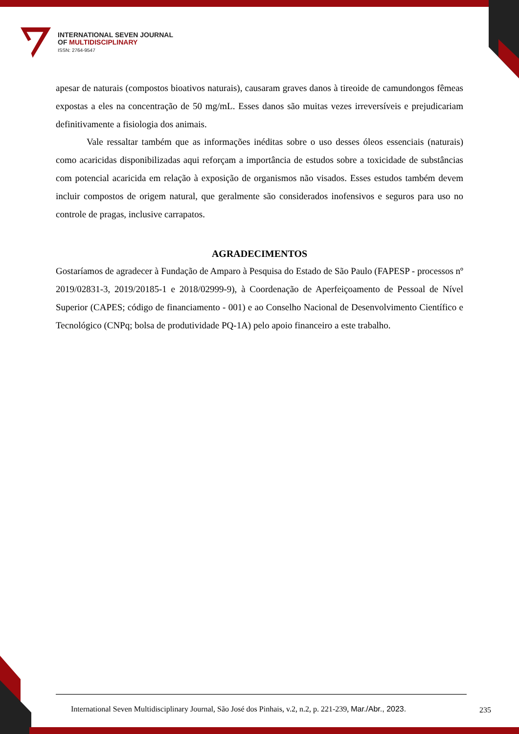INTERNATIONAL SEVEN JOURNAL
OF MULTIDISCIPLINARY
ISSN: 2764-9547
apesar de naturais (compostos bioativos naturais), causaram graves danos à tireoide de camundongos fêmeas expostas a eles na concentração de 50 mg/mL. Esses danos são muitas vezes irreversíveis e prejudicariam definitivamente a fisiologia dos animais.
Vale ressaltar também que as informações inéditas sobre o uso desses óleos essenciais (naturais) como acaricidas disponibilizadas aqui reforçam a importância de estudos sobre a toxicidade de substâncias com potencial acaricida em relação à exposição de organismos não visados. Esses estudos também devem incluir compostos de origem natural, que geralmente são considerados inofensivos e seguros para uso no controle de pragas, inclusive carrapatos.
AGRADECIMENTOS
Gostaríamos de agradecer à Fundação de Amparo à Pesquisa do Estado de São Paulo (FAPESP - processos nº 2019/02831-3, 2019/20185-1 e 2018/02999-9), à Coordenação de Aperfeiçoamento de Pessoal de Nível Superior (CAPES; código de financiamento - 001) e ao Conselho Nacional de Desenvolvimento Científico e Tecnológico (CNPq; bolsa de produtividade PQ-1A) pelo apoio financeiro a este trabalho.
International Seven Multidisciplinary Journal, São José dos Pinhais, v.2, n.2, p. 221-239, Mar./Abr., 2023.
235